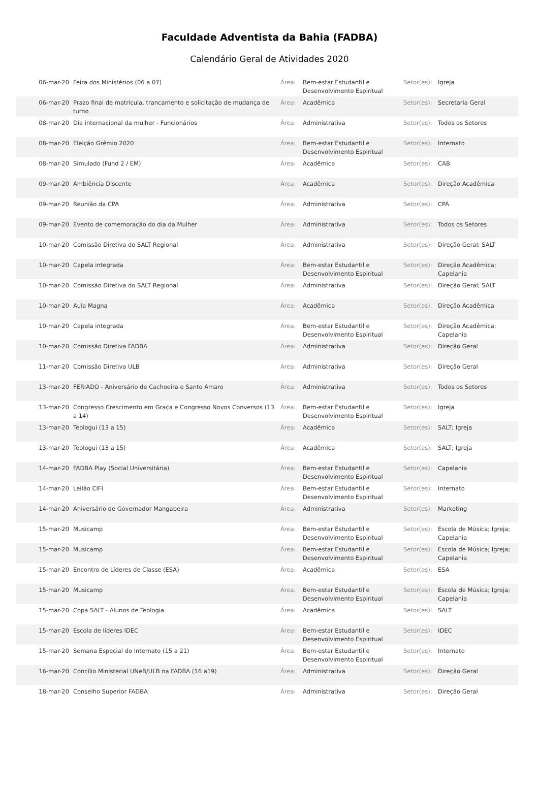Faculdade Adventista da Bahia (FADBA)
Calendário Geral de Atividades 2020
| 06-mar-20 | Feira dos Ministérios (06 a 07) | Área: | Bem-estar Estudantil e Desenvolvimento Espiritual | Setor(es): | Igreja |
| 06-mar-20 | Prazo final de matrícula, trancamento e solicitação de mudança de turno | Área: | Acadêmica | Setor(es): | Secretaria Geral |
| 08-mar-20 | Dia internacional da mulher - Funcionários | Área: | Administrativa | Setor(es): | Todos os Setores |
| 08-mar-20 | Eleição Grêmio 2020 | Área: | Bem-estar Estudantil e Desenvolvimento Espiritual | Setor(es): | Internato |
| 08-mar-20 | Simulado (Fund 2 / EM) | Área: | Acadêmica | Setor(es): | CAB |
| 09-mar-20 | Ambiência Discente | Área: | Acadêmica | Setor(es): | Direção Acadêmica |
| 09-mar-20 | Reunião da CPA | Área: | Administrativa | Setor(es): | CPA |
| 09-mar-20 | Evento de comemoração do dia da Mulher | Área: | Administrativa | Setor(es): | Todos os Setores |
| 10-mar-20 | Comissão Diretiva do SALT Regional | Área: | Administrativa | Setor(es): | Direção Geral; SALT |
| 10-mar-20 | Capela integrada | Área: | Bem-estar Estudantil e Desenvolvimento Espiritual | Setor(es): | Direção Acadêmica; Capelania |
| 10-mar-20 | Comissão Diretiva do SALT Regional | Área: | Administrativa | Setor(es): | Direção Geral; SALT |
| 10-mar-20 | Aula Magna | Área: | Acadêmica | Setor(es): | Direção Acadêmica |
| 10-mar-20 | Capela integrada | Área: | Bem-estar Estudantil e Desenvolvimento Espiritual | Setor(es): | Direção Acadêmica; Capelania |
| 10-mar-20 | Comissão Diretiva FADBA | Área: | Administrativa | Setor(es): | Direção Geral |
| 11-mar-20 | Comissão Diretiva ULB | Área: | Administrativa | Setor(es): | Direção Geral |
| 13-mar-20 | FERIADO - Aniversário de Cachoeira e Santo Amaro | Área: | Administrativa | Setor(es): | Todos os Setores |
| 13-mar-20 | Congresso Crescimento em Graça e Congresso Novos Conversos (13 a 14) | Área: | Bem-estar Estudantil e Desenvolvimento Espiritual | Setor(es): | Igreja |
| 13-mar-20 | Teologui (13 a 15) | Área: | Acadêmica | Setor(es): | SALT; Igreja |
| 13-mar-20 | Teologui (13 a 15) | Área: | Acadêmica | Setor(es): | SALT; Igreja |
| 14-mar-20 | FADBA Play (Social Universitária) | Área: | Bem-estar Estudantil e Desenvolvimento Espiritual | Setor(es): | Capelania |
| 14-mar-20 | Leilão CIFI | Área: | Bem-estar Estudantil e Desenvolvimento Espiritual | Setor(es): | Internato |
| 14-mar-20 | Aniversário de Governador Mangabeira | Área: | Administrativa | Setor(es): | Marketing |
| 15-mar-20 | Musicamp | Área: | Bem-estar Estudantil e Desenvolvimento Espiritual | Setor(es): | Escola de Música; Igreja; Capelania |
| 15-mar-20 | Musicamp | Área: | Bem-estar Estudantil e Desenvolvimento Espiritual | Setor(es): | Escola de Música; Igreja; Capelania |
| 15-mar-20 | Encontro de Líderes de Classe (ESA) | Área: | Acadêmica | Setor(es): | ESA |
| 15-mar-20 | Musicamp | Área: | Bem-estar Estudantil e Desenvolvimento Espiritual | Setor(es): | Escola de Música; Igreja; Capelania |
| 15-mar-20 | Copa SALT - Alunos de Teologia | Área: | Acadêmica | Setor(es): | SALT |
| 15-mar-20 | Escola de líderes IDEC | Área: | Bem-estar Estudantil e Desenvolvimento Espiritual | Setor(es): | IDEC |
| 15-mar-20 | Semana Especial do Internato (15 a 21) | Área: | Bem-estar Estudantil e Desenvolvimento Espiritual | Setor(es): | Internato |
| 16-mar-20 | Concílio Ministerial UNeB/ULB na FADBA (16 a19) | Área: | Administrativa | Setor(es): | Direção Geral |
| 18-mar-20 | Conselho Superior FADBA | Área: | Administrativa | Setor(es): | Direção Geral |